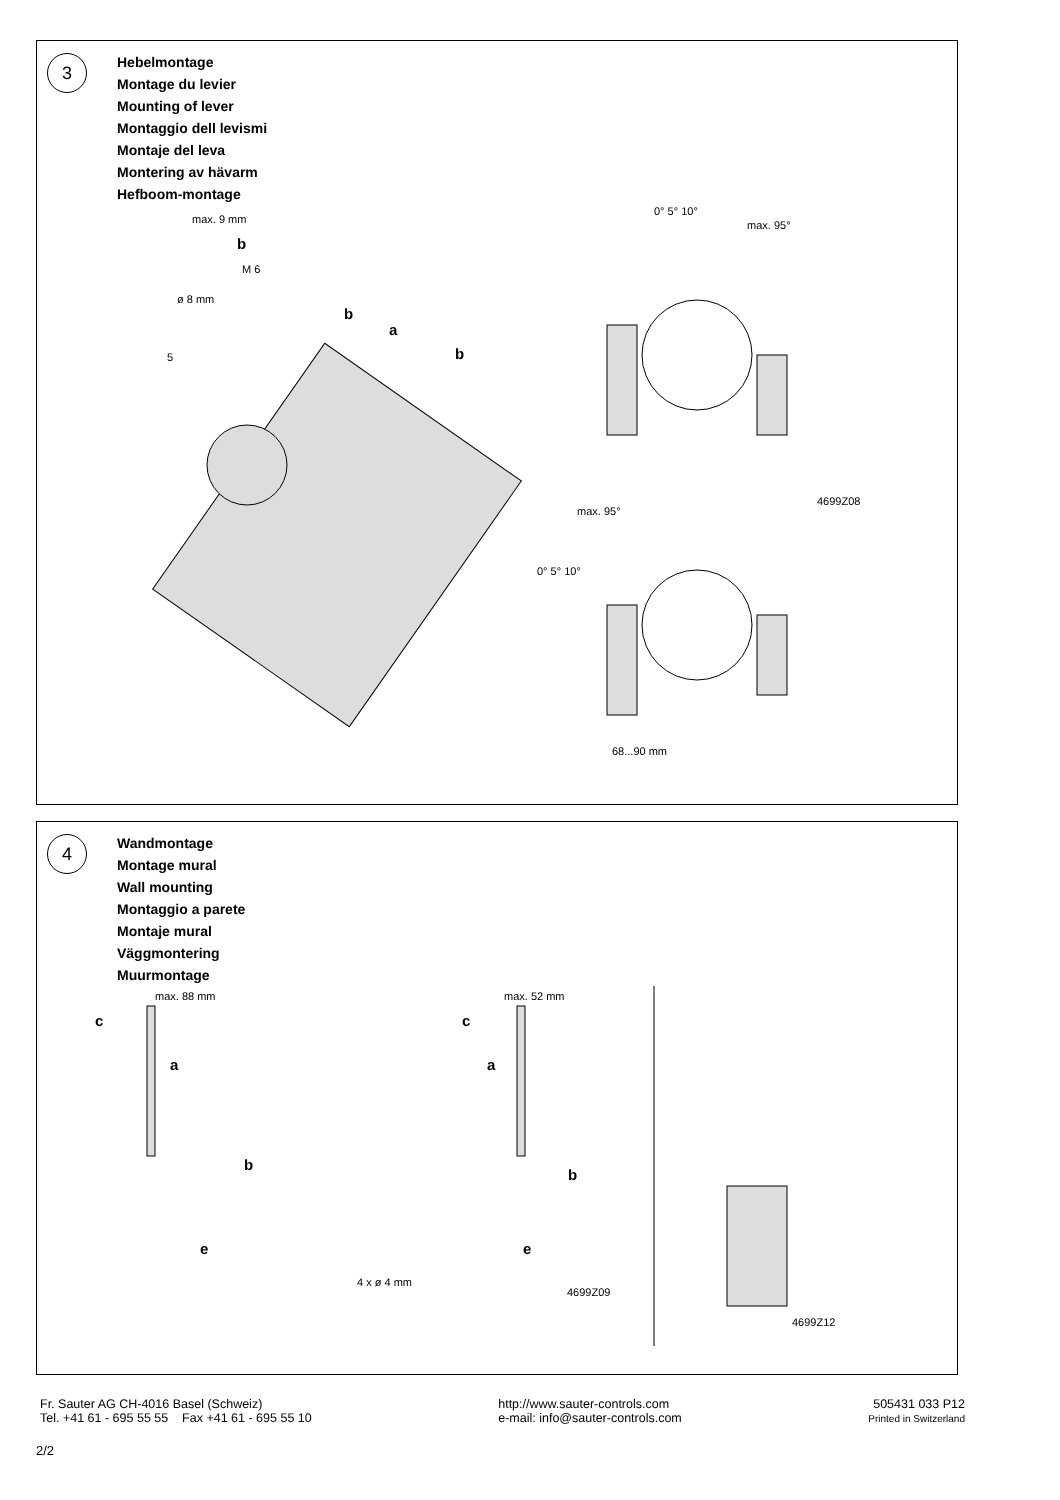3
Hebelmontage
Montage du levier
Mounting of lever
Montaggio dell levismi
Montaje del leva
Montering av hävarm
Hefboom-montage
max. 9 mm
b
M 6
ø 8 mm
b
a
b 5
0° 5° 10°
max. 95°
4699Z08
max. 95°
0° 5° 10°
68...90 mm
4
Wandmontage
Montage mural
Wall mounting
Montaggio a parete
Montaje mural
Väggmontering
Muurmontage
max. 88 mm
c
a
b
e
max. 52 mm
c
a
b
e
4 x ø 4 mm
4699Z09
4699Z12
Fr. Sauter AG CH-4016 Basel (Schweiz)
Tel. +41 61 - 695 55 55 Fax +41 61 - 695 55 10
http://www.sauter-controls.com
e-mail: info@sauter-controls.com
505431 033 P12
Printed in Switzerland
2/2